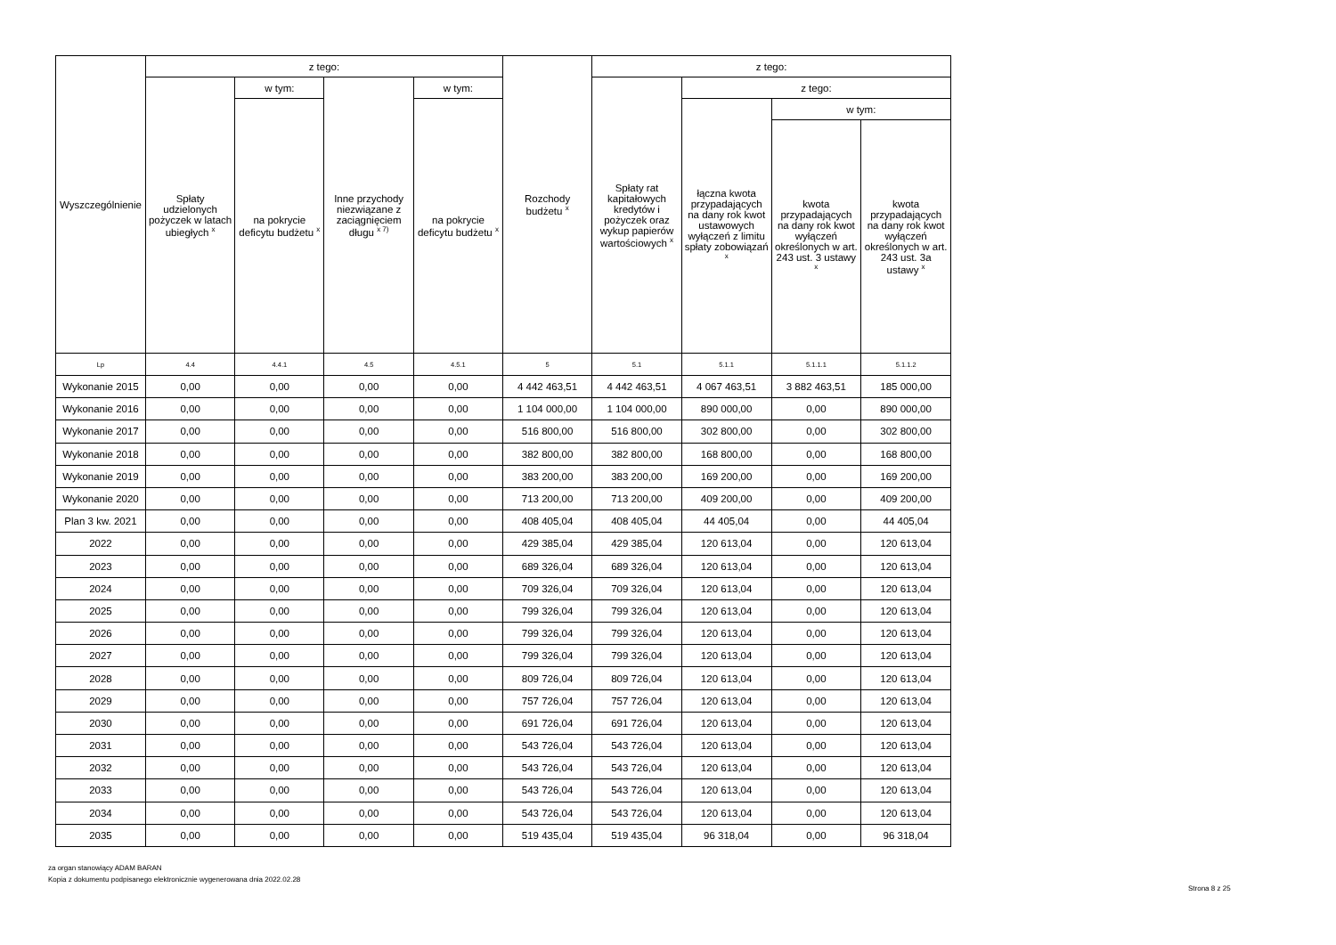| Wyszczególnienie | z tego: | | | | Rozchody budżetu <sup>x</sup> | z tego: | | | |
| --- | --- | --- | --- | --- | --- | --- | --- | --- | --- |
| | Spłaty udzielonych pożyczek w latach ubiegłych <sup>x</sup> | w tym: | Inne przychody niezwiązane z zaciągnięciem długu <sup>x 7)</sup> | w tym: | | Spłaty rat kapitałowych kredytów i pożyczek oraz wykup papierów wartościowych <sup>x</sup> | z tego: | | |
| | | na pokrycie deficytu budżetu <sup>x</sup> | | na pokrycie deficytu budżetu <sup>x</sup> | | | łączna kwota przypadających na dany rok kwot ustawowych wyłączeń z limitu spłaty zobowiązań <sup>x</sup> | w tym: | |
| | | | | | | | | kwota przypadających na dany rok kwot wyłączeń określonych w art. 243 ust. 3 ustawy <sup>x</sup> | kwota przypadających na dany rok kwot wyłączeń określonych w art. 243 ust. 3a ustawy <sup>x</sup> |
| Lp | 4.4 | 4.4.1 | 4.5 | 4.5.1 | 5 | 5.1 | 5.1.1 | 5.1.1.1 | 5.1.1.2 |
| Wykonanie 2015 | 0,00 | 0,00 | 0,00 | 0,00 | 4 442 463,51 | 4 442 463,51 | 4 067 463,51 | 3 882 463,51 | 185 000,00 |
| Wykonanie 2016 | 0,00 | 0,00 | 0,00 | 0,00 | 1 104 000,00 | 1 104 000,00 | 890 000,00 | 0,00 | 890 000,00 |
| Wykonanie 2017 | 0,00 | 0,00 | 0,00 | 0,00 | 516 800,00 | 516 800,00 | 302 800,00 | 0,00 | 302 800,00 |
| Wykonanie 2018 | 0,00 | 0,00 | 0,00 | 0,00 | 382 800,00 | 382 800,00 | 168 800,00 | 0,00 | 168 800,00 |
| Wykonanie 2019 | 0,00 | 0,00 | 0,00 | 0,00 | 383 200,00 | 383 200,00 | 169 200,00 | 0,00 | 169 200,00 |
| Wykonanie 2020 | 0,00 | 0,00 | 0,00 | 0,00 | 713 200,00 | 713 200,00 | 409 200,00 | 0,00 | 409 200,00 |
| Plan 3 kw. 2021 | 0,00 | 0,00 | 0,00 | 0,00 | 408 405,04 | 408 405,04 | 44 405,04 | 0,00 | 44 405,04 |
| 2022 | 0,00 | 0,00 | 0,00 | 0,00 | 429 385,04 | 429 385,04 | 120 613,04 | 0,00 | 120 613,04 |
| 2023 | 0,00 | 0,00 | 0,00 | 0,00 | 689 326,04 | 689 326,04 | 120 613,04 | 0,00 | 120 613,04 |
| 2024 | 0,00 | 0,00 | 0,00 | 0,00 | 709 326,04 | 709 326,04 | 120 613,04 | 0,00 | 120 613,04 |
| 2025 | 0,00 | 0,00 | 0,00 | 0,00 | 799 326,04 | 799 326,04 | 120 613,04 | 0,00 | 120 613,04 |
| 2026 | 0,00 | 0,00 | 0,00 | 0,00 | 799 326,04 | 799 326,04 | 120 613,04 | 0,00 | 120 613,04 |
| 2027 | 0,00 | 0,00 | 0,00 | 0,00 | 799 326,04 | 799 326,04 | 120 613,04 | 0,00 | 120 613,04 |
| 2028 | 0,00 | 0,00 | 0,00 | 0,00 | 809 726,04 | 809 726,04 | 120 613,04 | 0,00 | 120 613,04 |
| 2029 | 0,00 | 0,00 | 0,00 | 0,00 | 757 726,04 | 757 726,04 | 120 613,04 | 0,00 | 120 613,04 |
| 2030 | 0,00 | 0,00 | 0,00 | 0,00 | 691 726,04 | 691 726,04 | 120 613,04 | 0,00 | 120 613,04 |
| 2031 | 0,00 | 0,00 | 0,00 | 0,00 | 543 726,04 | 543 726,04 | 120 613,04 | 0,00 | 120 613,04 |
| 2032 | 0,00 | 0,00 | 0,00 | 0,00 | 543 726,04 | 543 726,04 | 120 613,04 | 0,00 | 120 613,04 |
| 2033 | 0,00 | 0,00 | 0,00 | 0,00 | 543 726,04 | 543 726,04 | 120 613,04 | 0,00 | 120 613,04 |
| 2034 | 0,00 | 0,00 | 0,00 | 0,00 | 543 726,04 | 543 726,04 | 120 613,04 | 0,00 | 120 613,04 |
| 2035 | 0,00 | 0,00 | 0,00 | 0,00 | 519 435,04 | 519 435,04 | 96 318,04 | 0,00 | 96 318,04 |
za organ stanowiący ADAM BARAN
Kopia z dokumentu podpisanego elektronicznie wygenerowana dnia 2022.02.28
Strona 8 z 25